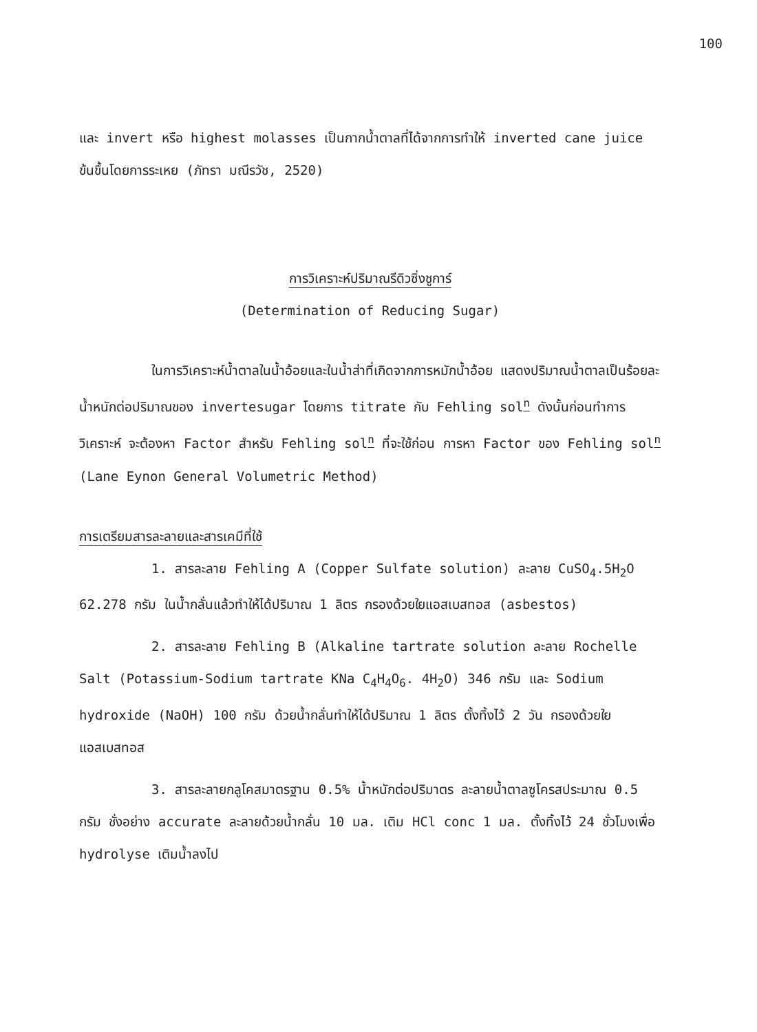100
และ invert หรือ highest molasses เป็นกากน้ำตาลที่ได้จากการทำให้ inverted cane juice ข้นขึ้นโดยการระเหย (ภัทรา มณีรวัช, 2520)
การวิเคราะห์ปริมาณรีดิวซิ่งชูการ์
(Determination of Reducing Sugar)
ในการวิเคราะห์น้ำตาลในน้ำอ้อยและในน้ำส่าที่เกิดจากการหมักน้ำอ้อย แสดงปริมาณน้ำตาลเป็นร้อยละน้ำหนักต่อปริมาณของ invertesugar โดยการ titrate กับ Fehling sol<sup>n</sup> ดังนั้นก่อนทำการวิเคราะห์ จะต้องหา Factor สำหรับ Fehling sol<sup>n</sup> ที่จะใช้ก่อน การหา Factor ของ Fehling sol<sup>n</sup> (Lane Eynon General Volumetric Method)
การเตรียมสารละลายและสารเคมีที่ใช้
1. สารละลาย Fehling A (Copper Sulfate solution) ละลาย CuSO<sub>4</sub>.5H<sub>2</sub>O 62.278 กรัม ในน้ำกลั่นแล้วทำให้ได้ปริมาณ 1 ลิตร กรองด้วยใยแอสเบสทอส (asbestos)
2. สารละลาย Fehling B (Alkaline tartrate solution ละลาย Rochelle Salt (Potassium-Sodium tartrate KNa C<sub>4</sub>H<sub>4</sub>O<sub>6</sub>. 4H<sub>2</sub>O) 346 กรัม และ Sodium hydroxide (NaOH) 100 กรัม ด้วยน้ำกลั่นทำให้ได้ปริมาณ 1 ลิตร ตั้งทิ้งไว้ 2 วัน กรองด้วยใยแอสเบสทอส
3. สารละลายกลูโคสมาตรฐาน 0.5% น้ำหนักต่อปริมาตร ละลายน้ำตาลซูโครสประมาณ 0.5 กรัม ชั่งอย่าง accurate ละลายด้วยน้ำกลั่น 10 มล. เติม HCl conc 1 มล. ตั้งทิ้งไว้ 24 ชั่วโมงเพื่อ hydrolyse เติมน้ำลงไป